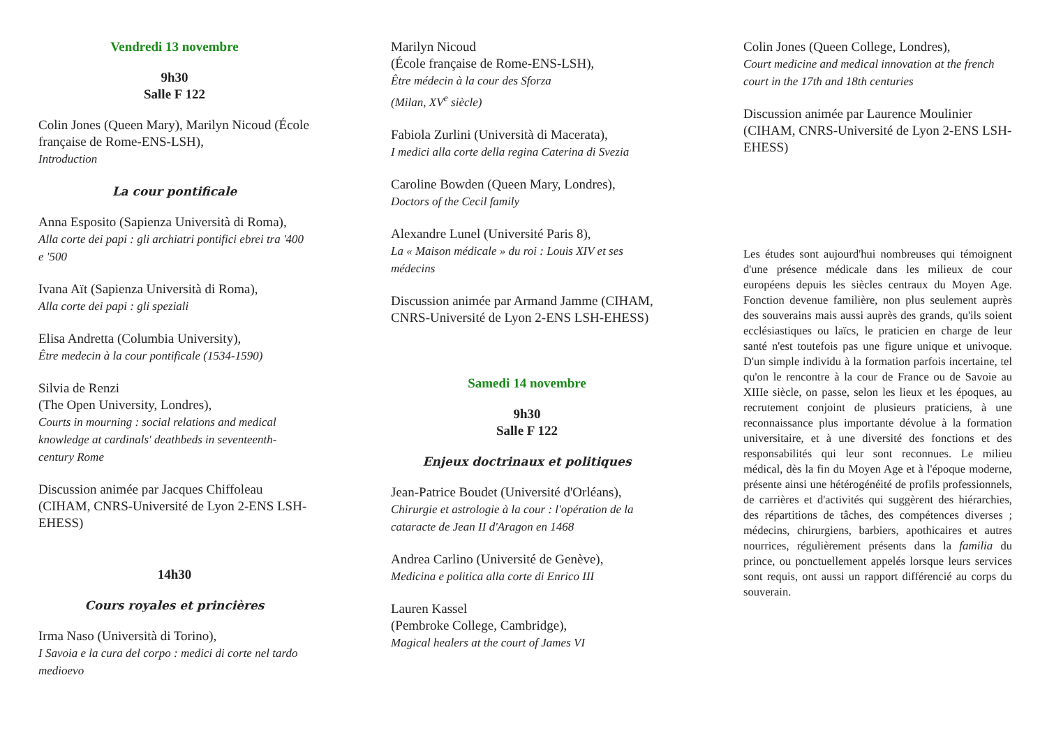Vendredi 13 novembre
9h30
Salle F 122
Colin Jones (Queen Mary), Marilyn Nicoud (École française de Rome-ENS-LSH),
Introduction
La cour pontificale
Anna Esposito (Sapienza Università di Roma),
Alla corte dei papi : gli archiatri pontifici ebrei tra '400 e '500
Ivana Aït (Sapienza Università di Roma),
Alla corte dei papi : gli speziali
Elisa Andretta (Columbia University),
Être medecin à la cour pontificale (1534-1590)
Silvia de Renzi
(The Open University, Londres),
Courts in mourning : social relations and medical knowledge at cardinals' deathbeds in seventeenth-century Rome
Discussion animée par Jacques Chiffoleau (CIHAM, CNRS-Université de Lyon 2-ENS LSH-EHESS)
14h30
Cours royales et princières
Irma Naso (Università di Torino),
I Savoia e la cura del corpo : medici di corte nel tardo medioevo
Marilyn Nicoud
(École française de Rome-ENS-LSH),
Être médecin à la cour des Sforza
(Milan, XV<sup>e</sup> siècle)
Fabiola Zurlini (Università di Macerata),
I medici alla corte della regina Caterina di Svezia
Caroline Bowden (Queen Mary, Londres),
Doctors of the Cecil family
Alexandre Lunel (Université Paris 8),
La « Maison médicale » du roi : Louis XIV et ses médecins
Discussion animée par Armand Jamme (CIHAM, CNRS-Université de Lyon 2-ENS LSH-EHESS)
Samedi 14 novembre
9h30
Salle F 122
Enjeux doctrinaux et politiques
Jean-Patrice Boudet (Université d'Orléans),
Chirurgie et astrologie à la cour : l'opération de la cataracte de Jean II d'Aragon en 1468
Andrea Carlino (Université de Genève),
Medicina e politica alla corte di Enrico III
Lauren Kassel
(Pembroke College, Cambridge),
Magical healers at the court of James VI
Colin Jones (Queen College, Londres),
Court medicine and medical innovation at the french court in the 17th and 18th centuries
Discussion animée par Laurence Moulinier (CIHAM, CNRS-Université de Lyon 2-ENS LSH-EHESS)
Les études sont aujourd'hui nombreuses qui témoignent d'une présence médicale dans les milieux de cour européens depuis les siècles centraux du Moyen Age. Fonction devenue familière, non plus seulement auprès des souverains mais aussi auprès des grands, qu'ils soient ecclésiastiques ou laïcs, le praticien en charge de leur santé n'est toutefois pas une figure unique et univoque. D'un simple individu à la formation parfois incertaine, tel qu'on le rencontre à la cour de France ou de Savoie au XIIIe siècle, on passe, selon les lieux et les époques, au recrutement conjoint de plusieurs praticiens, à une reconnaissance plus importante dévolue à la formation universitaire, et à une diversité des fonctions et des responsabilités qui leur sont reconnues. Le milieu médical, dès la fin du Moyen Age et à l'époque moderne, présente ainsi une hétérogénéité de profils professionnels, de carrières et d'activités qui suggèrent des hiérarchies, des répartitions de tâches, des compétences diverses ; médecins, chirurgiens, barbiers, apothicaires et autres nourrices, régulièrement présents dans la familia du prince, ou ponctuellement appelés lorsque leurs services sont requis, ont aussi un rapport différencié au corps du souverain.